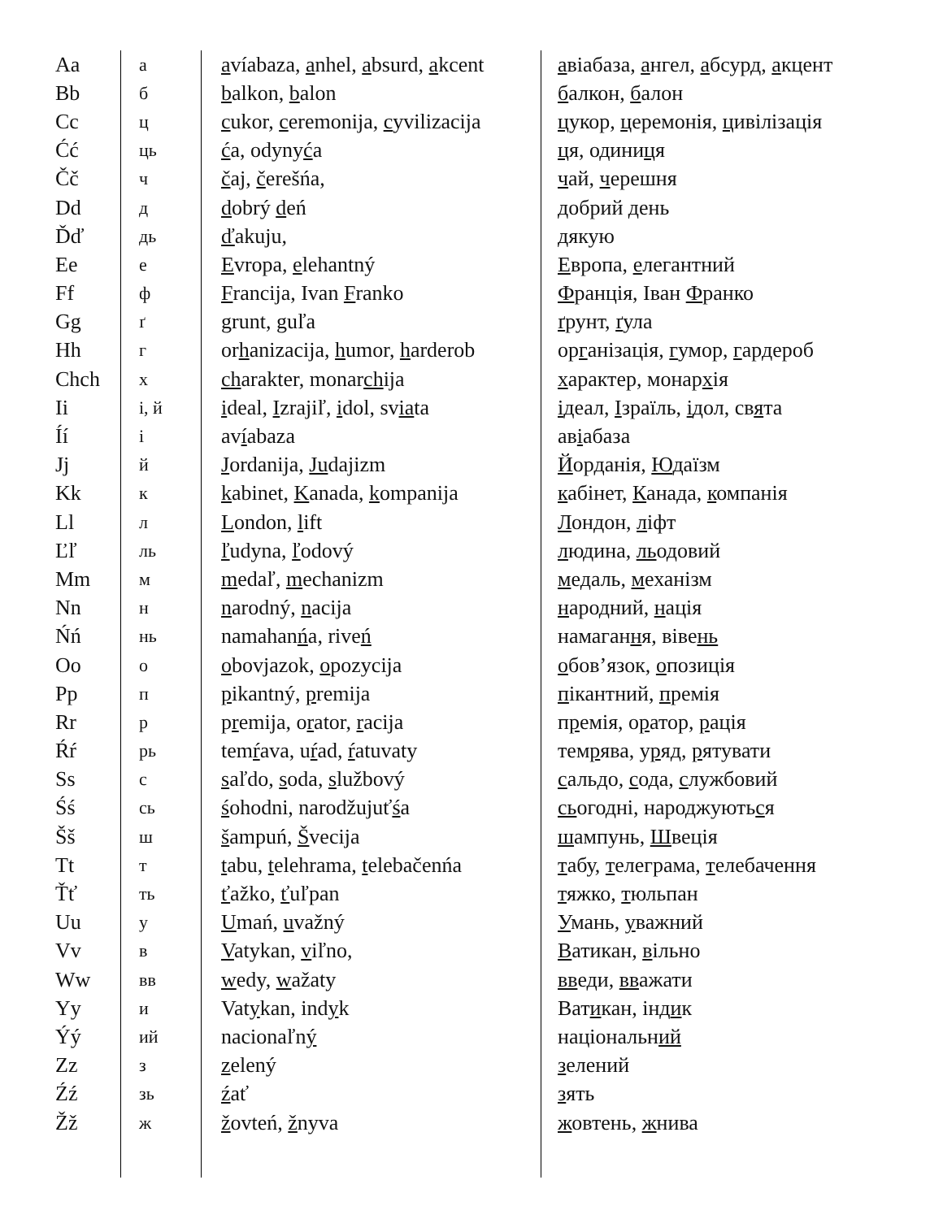| Aa | а | a víabaza, a nhel, a bsurd, a kcent | а віабаза, а нгел, а бсурд, а кцент |
| Bb | б | b alkon, b alon | б алкон, б алон |
| Cc | ц | c ukor, c eremonija, c yvilizacija | ц укор, ц еремонія, ц ивілізація |
| Ćć | ць | ć a, odyny ć a | ц я, одини ц я |
| Čč | ч | č aj, č erešńa, | ч ай, ч ерешня |
| Dd | д | d obrý d eń | д обрий д ень |
| Ďď | дь | ď akuju, | д якую |
| Ee | е | E vropa, e lehantný | Е вропа, е легантний |
| Ff | ф | F rancija, Ivan F ranko | Ф ранція, Іван Ф ранко |
| Gg | ґ | grunt, guľa | ґ рунт, ґ ула |
| Hh | г | or h anizacija, h umor, h arderob | ор г анізація, г умор, г ардероб |
| Chch | х | ch arakter, monar ch ija | х арактер, монар х ія |
| Ii | і, й | i deal, I zrajiľ, i dol, sv ia ta | і деал, І зраїль, і дол, св я та |
| Íí | і | av í abaza | ав і абаза |
| Jj | й | J ordanija, Ju dajizm | Й орданія, Ю даїзм |
| Kk | к | k abinet, K anada, k ompanija | к абінет, К анада, к омпанія |
| Ll | л | L ondon, l ift | Л ондон, л іфт |
| Ľľ | ль | ľ udyna, ľ odový | л юдина, ль одовий |
| Mm | м | m edaľ, m echanizm | м едаль, м еханізм |
| Nn | н | n arodný, n acija | н ародний, н ація |
| Ńń | нь | namahan ń a, rive ń | намаган н я, віве нь |
| Oo | о | o bovjazok, o pozycija | о бов’язок, о позиція |
| Pp | п | p ikantný, p remija | п ікантний, п ремія |
| Rr | р | p r emija, o r ator, r acija | п р емія, о р атор, р ація |
| Ŕŕ | рь | tem ŕ ava, u ŕ ad, ŕ atuvaty | тем р ява, у р яд, р ятувати |
| Ss | с | s aľdo, s oda, s lužbový | с альдо, с ода, с лужбовий |
| Śś | сь | ś ohodni, narodžujuť ś a | сь огодні, народжують с я |
| Šš | ш | š ampuń, Š vecija | ш ампунь, Ш веція |
| Tt | т | t abu, t elehrama, t elebačenńa | т абу, т елеграма, т елебачення |
| Ťť | ть | ť ažko, ť uľpan | т яжко, т юльпан |
| Uu | у | U mań, u važný | У мань, у важний |
| Vv | в | V atykan, v iľno, | В атикан, в ільно |
| Ww | вв | w edy, w ažaty | вв еди, вв ажати |
| Yy | и | Vat y kan, ind y k | Ват и кан, інд и к |
| Ýý | ий | nacionaľn ý | національн ий |
| Zz | з | z elený | з елений |
| Źź | зь | ź ať | з ять |
| Žž | ж | ž ovteń, ž nyva | ж овтень, ж нива |